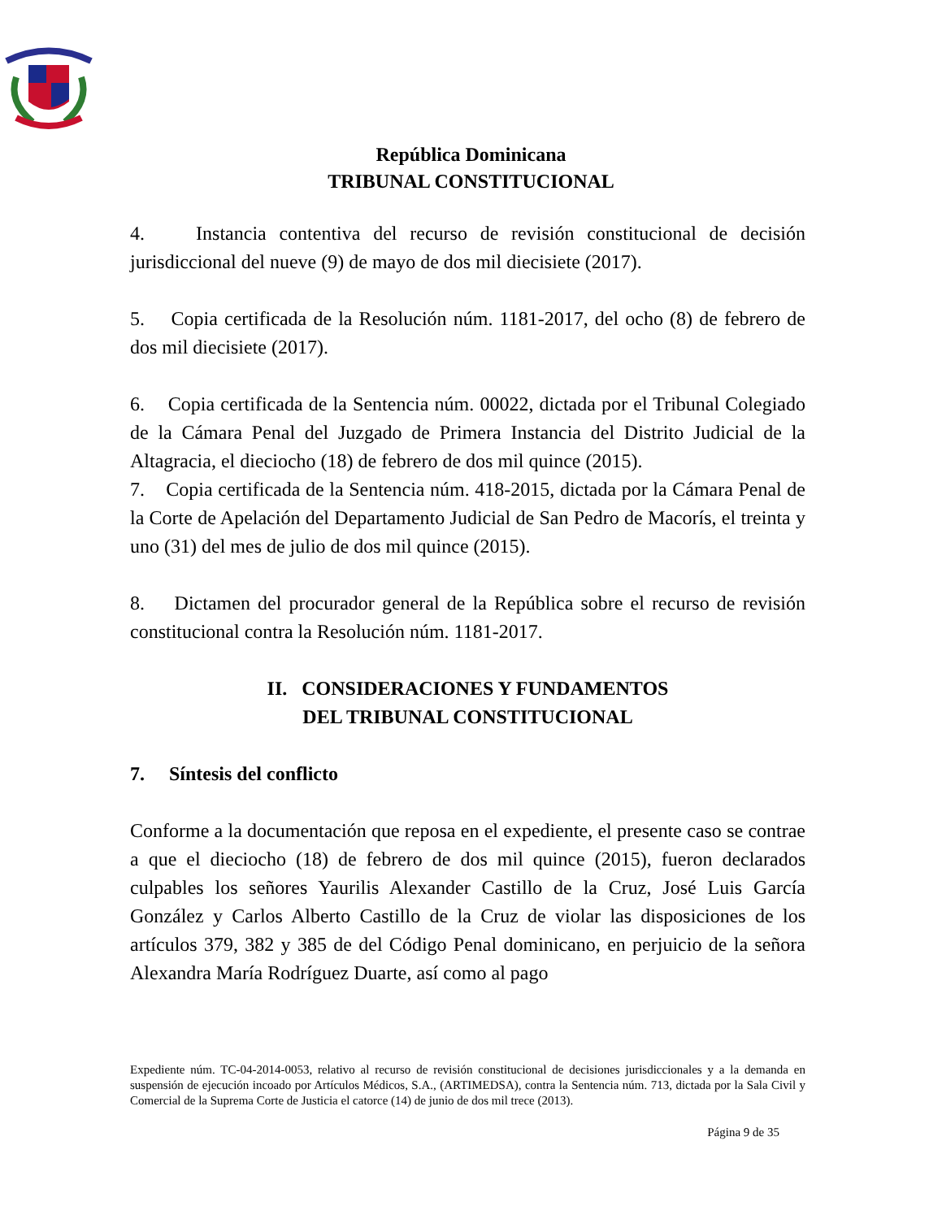República Dominicana
TRIBUNAL CONSTITUCIONAL
4. Instancia contentiva del recurso de revisión constitucional de decisión jurisdiccional del nueve (9) de mayo de dos mil diecisiete (2017).
5. Copia certificada de la Resolución núm. 1181-2017, del ocho (8) de febrero de dos mil diecisiete (2017).
6. Copia certificada de la Sentencia núm. 00022, dictada por el Tribunal Colegiado de la Cámara Penal del Juzgado de Primera Instancia del Distrito Judicial de la Altagracia, el dieciocho (18) de febrero de dos mil quince (2015).
7. Copia certificada de la Sentencia núm. 418-2015, dictada por la Cámara Penal de la Corte de Apelación del Departamento Judicial de San Pedro de Macorís, el treinta y uno (31) del mes de julio de dos mil quince (2015).
8. Dictamen del procurador general de la República sobre el recurso de revisión constitucional contra la Resolución núm. 1181-2017.
II. CONSIDERACIONES Y FUNDAMENTOS
DEL TRIBUNAL CONSTITUCIONAL
7. Síntesis del conflicto
Conforme a la documentación que reposa en el expediente, el presente caso se contrae a que el dieciocho (18) de febrero de dos mil quince (2015), fueron declarados culpables los señores Yaurilis Alexander Castillo de la Cruz, José Luis García González y Carlos Alberto Castillo de la Cruz de violar las disposiciones de los artículos 379, 382 y 385 de del Código Penal dominicano, en perjuicio de la señora Alexandra María Rodríguez Duarte, así como al pago
Expediente núm. TC-04-2014-0053, relativo al recurso de revisión constitucional de decisiones jurisdiccionales y a la demanda en suspensión de ejecución incoado por Artículos Médicos, S.A., (ARTIMEDSA), contra la Sentencia núm. 713, dictada por la Sala Civil y Comercial de la Suprema Corte de Justicia el catorce (14) de junio de dos mil trece (2013).
Página 9 de 35